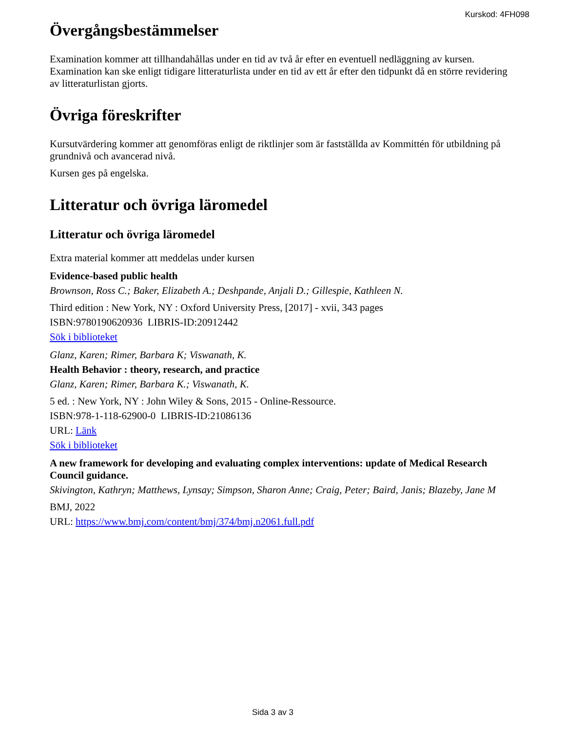Kurskod: 4FH098
Övergångsbestämmelser
Examination kommer att tillhandahållas under en tid av två år efter en eventuell nedläggning av kursen. Examination kan ske enligt tidigare litteraturlista under en tid av ett år efter den tidpunkt då en större revidering av litteraturlistan gjorts.
Övriga föreskrifter
Kursutvärdering kommer att genomföras enligt de riktlinjer som är fastställda av Kommittén för utbildning på grundnivå och avancerad nivå.
Kursen ges på engelska.
Litteratur och övriga läromedel
Litteratur och övriga läromedel
Extra material kommer att meddelas under kursen
Evidence-based public health
Brownson, Ross C.; Baker, Elizabeth A.; Deshpande, Anjali D.; Gillespie, Kathleen N.
Third edition : New York, NY : Oxford University Press, [2017] - xvii, 343 pages
ISBN:9780190620936 LIBRIS-ID:20912442
Sök i biblioteket
Glanz, Karen; Rimer, Barbara K; Viswanath, K.
Health Behavior : theory, research, and practice
Glanz, Karen; Rimer, Barbara K.; Viswanath, K.
5 ed. : New York, NY : John Wiley & Sons, 2015 - Online-Ressource.
ISBN:978-1-118-62900-0 LIBRIS-ID:21086136
URL: Länk
Sök i biblioteket
A new framework for developing and evaluating complex interventions: update of Medical Research Council guidance.
Skivington, Kathryn; Matthews, Lynsay; Simpson, Sharon Anne; Craig, Peter; Baird, Janis; Blazeby, Jane M
BMJ, 2022
URL: https://www.bmj.com/content/bmj/374/bmj.n2061.full.pdf
Sida 3 av 3